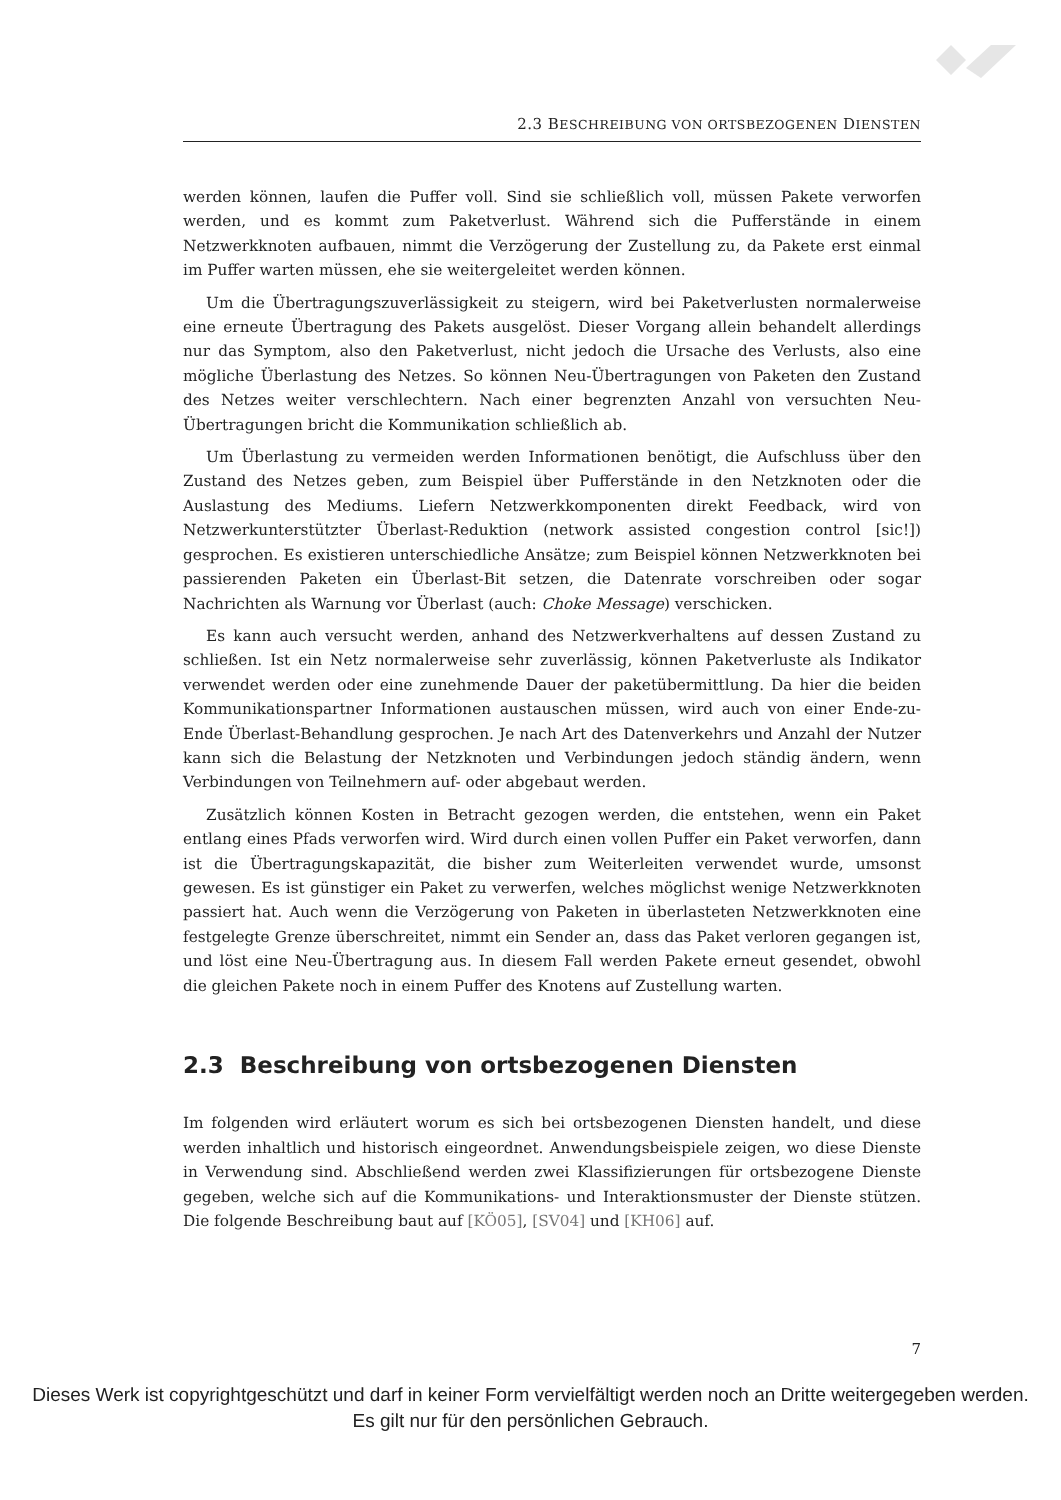2.3 BESCHREIBUNG VON ORTSBEZOGENEN DIENSTEN
werden können, laufen die Puffer voll. Sind sie schließlich voll, müssen Pakete verworfen werden, und es kommt zum Paketverlust. Während sich die Pufferstände in einem Netzwerkknoten aufbauen, nimmt die Verzögerung der Zustellung zu, da Pakete erst einmal im Puffer warten müssen, ehe sie weitergeleitet werden können.
Um die Übertragungszuverlässigkeit zu steigern, wird bei Paketverlusten normalerweise eine erneute Übertragung des Pakets ausgelöst. Dieser Vorgang allein behandelt allerdings nur das Symptom, also den Paketverlust, nicht jedoch die Ursache des Verlusts, also eine mögliche Überlastung des Netzes. So können Neu-Übertragungen von Paketen den Zustand des Netzes weiter verschlechtern. Nach einer begrenzten Anzahl von versuchten Neu-Übertragungen bricht die Kommunikation schließlich ab.
Um Überlastung zu vermeiden werden Informationen benötigt, die Aufschluss über den Zustand des Netzes geben, zum Beispiel über Pufferstände in den Netzknoten oder die Auslastung des Mediums. Liefern Netzwerkkomponenten direkt Feedback, wird von Netzwerkunterstützter Überlast-Reduktion (network assisted congestion control [sic!]) gesprochen. Es existieren unterschiedliche Ansätze; zum Beispiel können Netzwerkknoten bei passierenden Paketen ein Überlast-Bit setzen, die Datenrate vorschreiben oder sogar Nachrichten als Warnung vor Überlast (auch: Choke Message) verschicken.
Es kann auch versucht werden, anhand des Netzwerkverhaltens auf dessen Zustand zu schließen. Ist ein Netz normalerweise sehr zuverlässig, können Paketverluste als Indikator verwendet werden oder eine zunehmende Dauer der paketübermittlung. Da hier die beiden Kommunikationspartner Informationen austauschen müssen, wird auch von einer Ende-zu-Ende Überlast-Behandlung gesprochen. Je nach Art des Datenverkehrs und Anzahl der Nutzer kann sich die Belastung der Netzknoten und Verbindungen jedoch ständig ändern, wenn Verbindungen von Teilnehmern auf- oder abgebaut werden.
Zusätzlich können Kosten in Betracht gezogen werden, die entstehen, wenn ein Paket entlang eines Pfads verworfen wird. Wird durch einen vollen Puffer ein Paket verworfen, dann ist die Übertragungskapazität, die bisher zum Weiterleiten verwendet wurde, umsonst gewesen. Es ist günstiger ein Paket zu verwerfen, welches möglichst wenige Netzwerkknoten passiert hat. Auch wenn die Verzögerung von Paketen in überlasteten Netzwerkknoten eine festgelegte Grenze überschreitet, nimmt ein Sender an, dass das Paket verloren gegangen ist, und löst eine Neu-Übertragung aus. In diesem Fall werden Pakete erneut gesendet, obwohl die gleichen Pakete noch in einem Puffer des Knotens auf Zustellung warten.
2.3 Beschreibung von ortsbezogenen Diensten
Im folgenden wird erläutert worum es sich bei ortsbezogenen Diensten handelt, und diese werden inhaltlich und historisch eingeordnet. Anwendungsbeispiele zeigen, wo diese Dienste in Verwendung sind. Abschließend werden zwei Klassifizierungen für ortsbezogene Dienste gegeben, welche sich auf die Kommunikations- und Interaktionsmuster der Dienste stützen. Die folgende Beschreibung baut auf [KÖ05], [SV04] und [KH06] auf.
7
Dieses Werk ist copyrightgeschützt und darf in keiner Form vervielfältigt werden noch an Dritte weitergegeben werden.
Es gilt nur für den persönlichen Gebrauch.